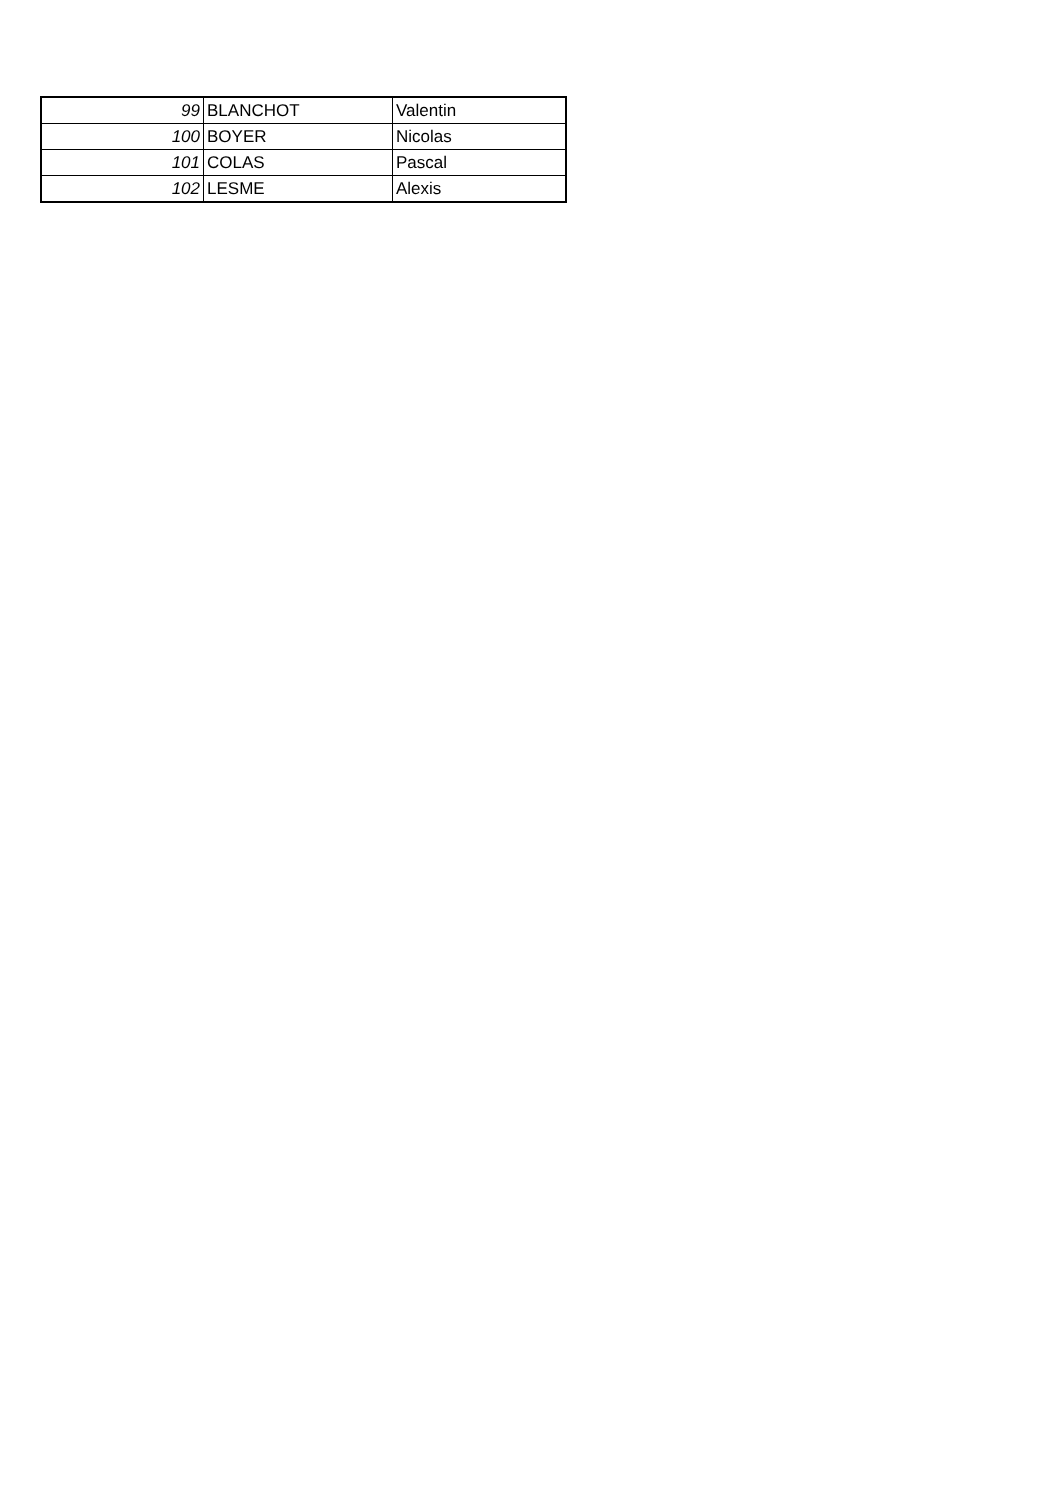| 99 | BLANCHOT | Valentin |
| 100 | BOYER | Nicolas |
| 101 | COLAS | Pascal |
| 102 | LESME | Alexis |